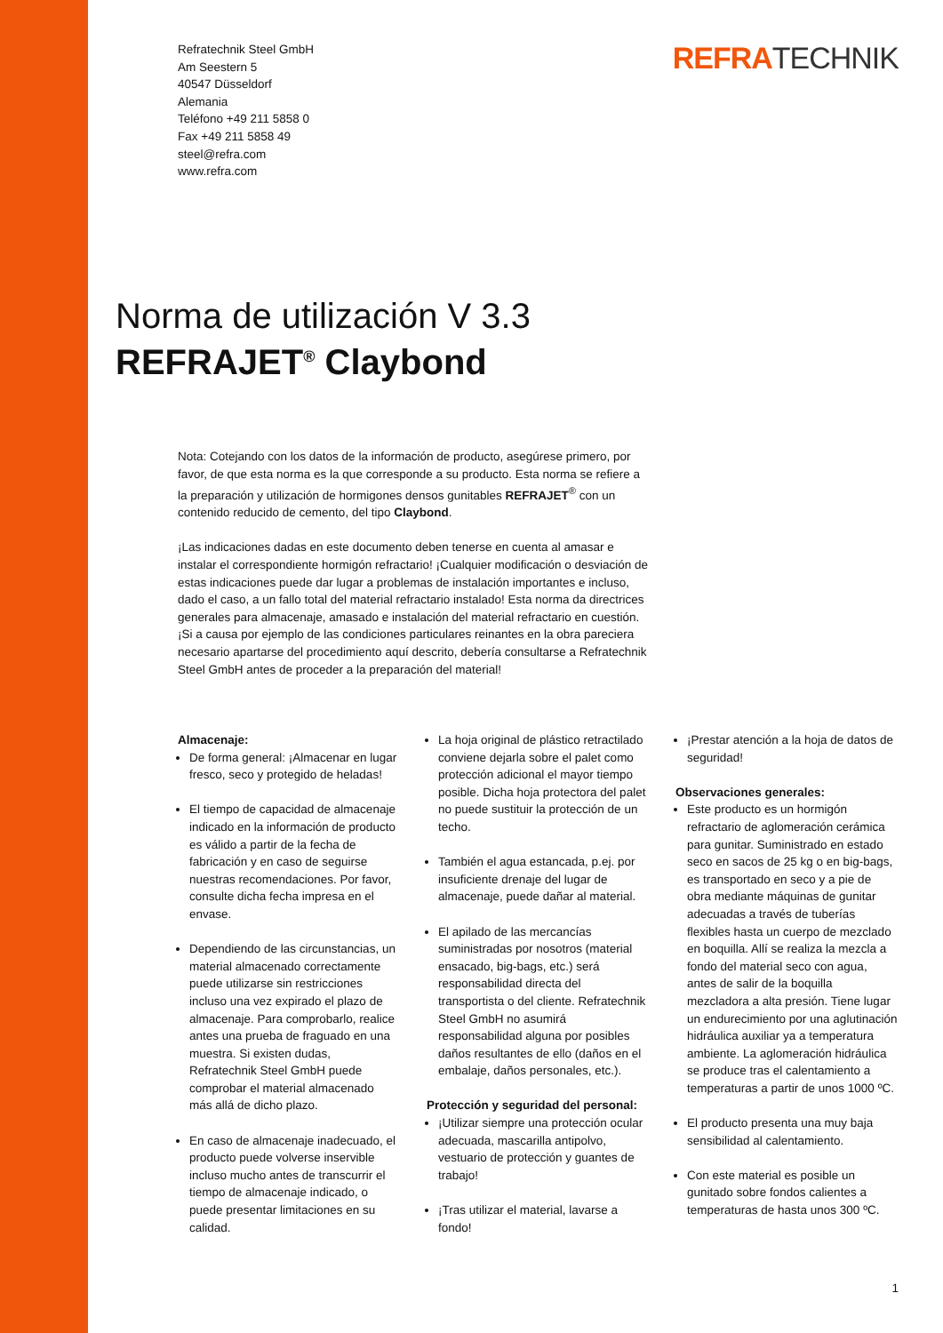Refratechnik Steel GmbH
Am Seestern 5
40547 Düsseldorf
Alemania
Teléfono +49 211 5858 0
Fax +49 211 5858 49
steel@refra.com
www.refra.com
REFRATECHNIK
Norma de utilización V 3.3
REFRAJET<sup>®</sup> Claybond
Nota: Cotejando con los datos de la información de producto, asegúrese primero, por favor, de que esta norma es la que corresponde a su producto. Esta norma se refiere a la preparación y utilización de hormigones densos gunitables REFRAJET<sup>®</sup> con un contenido reducido de cemento, del tipo Claybond.
¡Las indicaciones dadas en este documento deben tenerse en cuenta al amasar e instalar el correspondiente hormigón refractario! ¡Cualquier modificación o desviación de estas indicaciones puede dar lugar a problemas de instalación importantes e incluso, dado el caso, a un fallo total del material refractario instalado! Esta norma da directrices generales para almacenaje, amasado e instalación del material refractario en cuestión. ¡Si a causa por ejemplo de las condiciones particulares reinantes en la obra pareciera necesario apartarse del procedimiento aquí descrito, debería consultarse a Refratechnik Steel GmbH antes de proceder a la preparación del material!
Almacenaje:
De forma general: ¡Almacenar en lugar fresco, seco y protegido de heladas!
El tiempo de capacidad de almacenaje indicado en la información de producto es válido a partir de la fecha de fabricación y en caso de seguirse nuestras recomendaciones. Por favor, consulte dicha fecha impresa en el envase.
Dependiendo de las circunstancias, un material almacenado correctamente puede utilizarse sin restricciones incluso una vez expirado el plazo de almacenaje. Para comprobarlo, realice antes una prueba de fraguado en una muestra. Si existen dudas, Refratechnik Steel GmbH puede comprobar el material almacenado más allá de dicho plazo.
En caso de almacenaje inadecuado, el producto puede volverse inservible incluso mucho antes de transcurrir el tiempo de almacenaje indicado, o puede presentar limitaciones en su calidad.
La hoja original de plástico retractilado conviene dejarla sobre el palet como protección adicional el mayor tiempo posible. Dicha hoja protectora del palet no puede sustituir la protección de un techo.
También el agua estancada, p.ej. por insuficiente drenaje del lugar de almacenaje, puede dañar al material.
El apilado de las mercancías suministradas por nosotros (material ensacado, big-bags, etc.) será responsabilidad directa del transportista o del cliente. Refratechnik Steel GmbH no asumirá responsabilidad alguna por posibles daños resultantes de ello (daños en el embalaje, daños personales, etc.).
Protección y seguridad del personal:
¡Utilizar siempre una protección ocular adecuada, mascarilla antipolvo, vestuario de protección y guantes de trabajo!
¡Tras utilizar el material, lavarse a fondo!
¡Prestar atención a la hoja de datos de seguridad!
Observaciones generales:
Este producto es un hormigón refractario de aglomeración cerámica para gunitar. Suministrado en estado seco en sacos de 25 kg o en big-bags, es transportado en seco y a pie de obra mediante máquinas de gunitar adecuadas a través de tuberías flexibles hasta un cuerpo de mezclado en boquilla. Allí se realiza la mezcla a fondo del material seco con agua, antes de salir de la boquilla mezcladora a alta presión. Tiene lugar un endurecimiento por una aglutinación hidráulica auxiliar ya a temperatura ambiente. La aglomeración hidráulica se produce tras el calentamiento a temperaturas a partir de unos 1000 ºC.
El producto presenta una muy baja sensibilidad al calentamiento.
Con este material es posible un gunitado sobre fondos calientes a temperaturas de hasta unos 300 ºC.
1